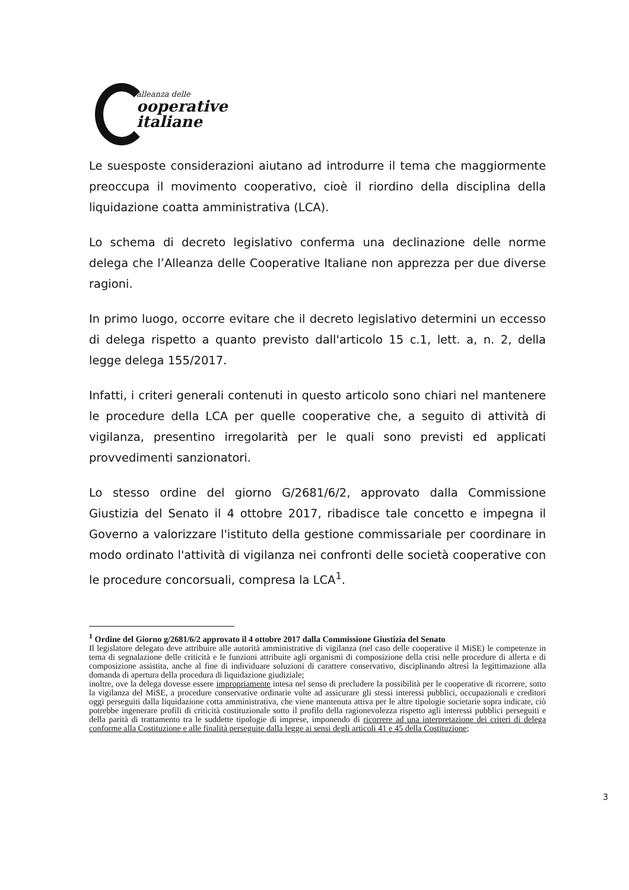alleanza delle
ooperative
italiane
Le suesposte considerazioni aiutano ad introdurre il tema che maggiormente preoccupa il movimento cooperativo, cioè il riordino della disciplina della liquidazione coatta amministrativa (LCA).
Lo schema di decreto legislativo conferma una declinazione delle norme delega che l’Alleanza delle Cooperative Italiane non apprezza per due diverse ragioni.
In primo luogo, occorre evitare che il decreto legislativo determini un eccesso di delega rispetto a quanto previsto dall'articolo 15 c.1, lett. a, n. 2, della legge delega 155/2017.
Infatti, i criteri generali contenuti in questo articolo sono chiari nel mantenere le procedure della LCA per quelle cooperative che, a seguito di attività di vigilanza, presentino irregolarità per le quali sono previsti ed applicati provvedimenti sanzionatori.
Lo stesso ordine del giorno G/2681/6/2, approvato dalla Commissione Giustizia del Senato il 4 ottobre 2017, ribadisce tale concetto e impegna il Governo a valorizzare l'istituto della gestione commissariale per coordinare in modo ordinato l'attività di vigilanza nei confronti delle società cooperative con le procedure concorsuali, compresa la LCA<sup>1</sup>.
<sup>1</sup> Ordine del Giorno g/2681/6/2 approvato il 4 ottobre 2017 dalla Commissione Giustizia del Senato
Il legislatore delegato deve attribuire alle autorità amministrative di vigilanza (nel caso delle cooperative il MiSE) le competenze in tema di segnalazione delle criticità e le funzioni attribuite agli organismi di composizione della crisi nelle procedure di allerta e di composizione assistita, anche al fine di individuare soluzioni di carattere conservativo, disciplinando altresì la legittimazione alla domanda di apertura della procedura di liquidazione giudiziale;
inoltre, ove la delega dovesse essere impropriamente intesa nel senso di precludere la possibilità per le cooperative di ricorrere, sotto la vigilanza del MiSE, a procedure conservative ordinarie volte ad assicurare gli stessi interessi pubblici, occupazionali e creditori oggi perseguiti dalla liquidazione cotta amministrativa, che viene mantenuta attiva per le altre tipologie societarie sopra indicate, ciò potrebbe ingenerare profili di criticità costituzionale sotto il profilo della ragionevolezza rispetto agli interessi pubblici perseguiti e della parità di trattamento tra le suddette tipologie di imprese, imponendo di ricorrere ad una interpretazione dei criteri di delega conforme alla Costituzione e alle finalità perseguite dalla legge ai sensi degli articoli 41 e 45 della Costituzione;
3